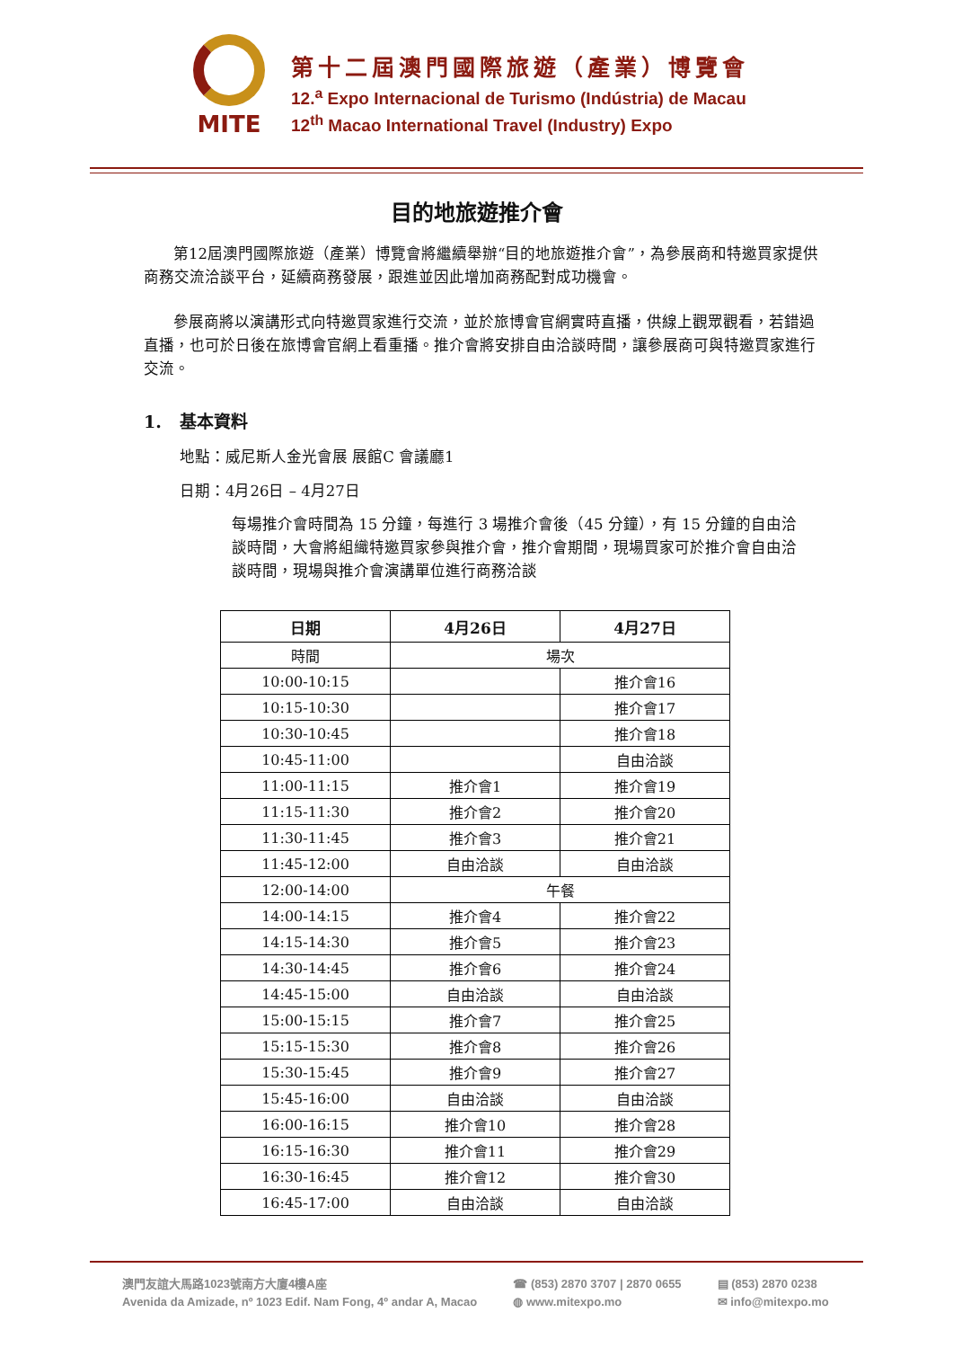MITE
第十二屆澳門國際旅遊（產業）博覽會
12.<sup>a</sup> Expo Internacional de Turismo (Indústria) de Macau
12<sup>th</sup> Macao International Travel (Industry) Expo
目的地旅遊推介會
第12屆澳門國際旅遊（產業）博覽會將繼續舉辦“目的地旅遊推介會”，為參展商和特邀買家提供商務交流洽談平台，延續商務發展，跟進並因此增加商務配對成功機會。
參展商將以演講形式向特邀買家進行交流，並於旅博會官網實時直播，供線上觀眾觀看，若錯過直播，也可於日後在旅博會官網上看重播。推介會將安排自由洽談時間，讓參展商可與特邀買家進行交流。
1. 基本資料
地點：威尼斯人金光會展 展館C 會議廳1
日期：4月26日 – 4月27日
每場推介會時間為 15 分鐘，每進行 3 場推介會後（45 分鐘），有 15 分鐘的自由洽談時間，大會將組織特邀買家參與推介會，推介會期間，現場買家可於推介會自由洽談時間，現場與推介會演講單位進行商務洽談
| 日期 | 4月26日 | 4月27日 |
| --- | --- | --- |
| 時間 | 場次 | |
| 10:00-10:15 | | 推介會16 |
| 10:15-10:30 | | 推介會17 |
| 10:30-10:45 | | 推介會18 |
| 10:45-11:00 | | 自由洽談 |
| 11:00-11:15 | 推介會1 | 推介會19 |
| 11:15-11:30 | 推介會2 | 推介會20 |
| 11:30-11:45 | 推介會3 | 推介會21 |
| 11:45-12:00 | 自由洽談 | 自由洽談 |
| 12:00-14:00 | 午餐 | |
| 14:00-14:15 | 推介會4 | 推介會22 |
| 14:15-14:30 | 推介會5 | 推介會23 |
| 14:30-14:45 | 推介會6 | 推介會24 |
| 14:45-15:00 | 自由洽談 | 自由洽談 |
| 15:00-15:15 | 推介會7 | 推介會25 |
| 15:15-15:30 | 推介會8 | 推介會26 |
| 15:30-15:45 | 推介會9 | 推介會27 |
| 15:45-16:00 | 自由洽談 | 自由洽談 |
| 16:00-16:15 | 推介會10 | 推介會28 |
| 16:15-16:30 | 推介會11 | 推介會29 |
| 16:30-16:45 | 推介會12 | 推介會30 |
| 16:45-17:00 | 自由洽談 | 自由洽談 |
澳門友誼大馬路1023號南方大廈4樓A座
Avenida da Amizade, nº 1023 Edif. Nam Fong, 4º andar A, Macao
☎ (853) 2870 3707 | 2870 0655
◍ www.mitexpo.mo
▤ (853) 2870 0238
✉ info@mitexpo.mo